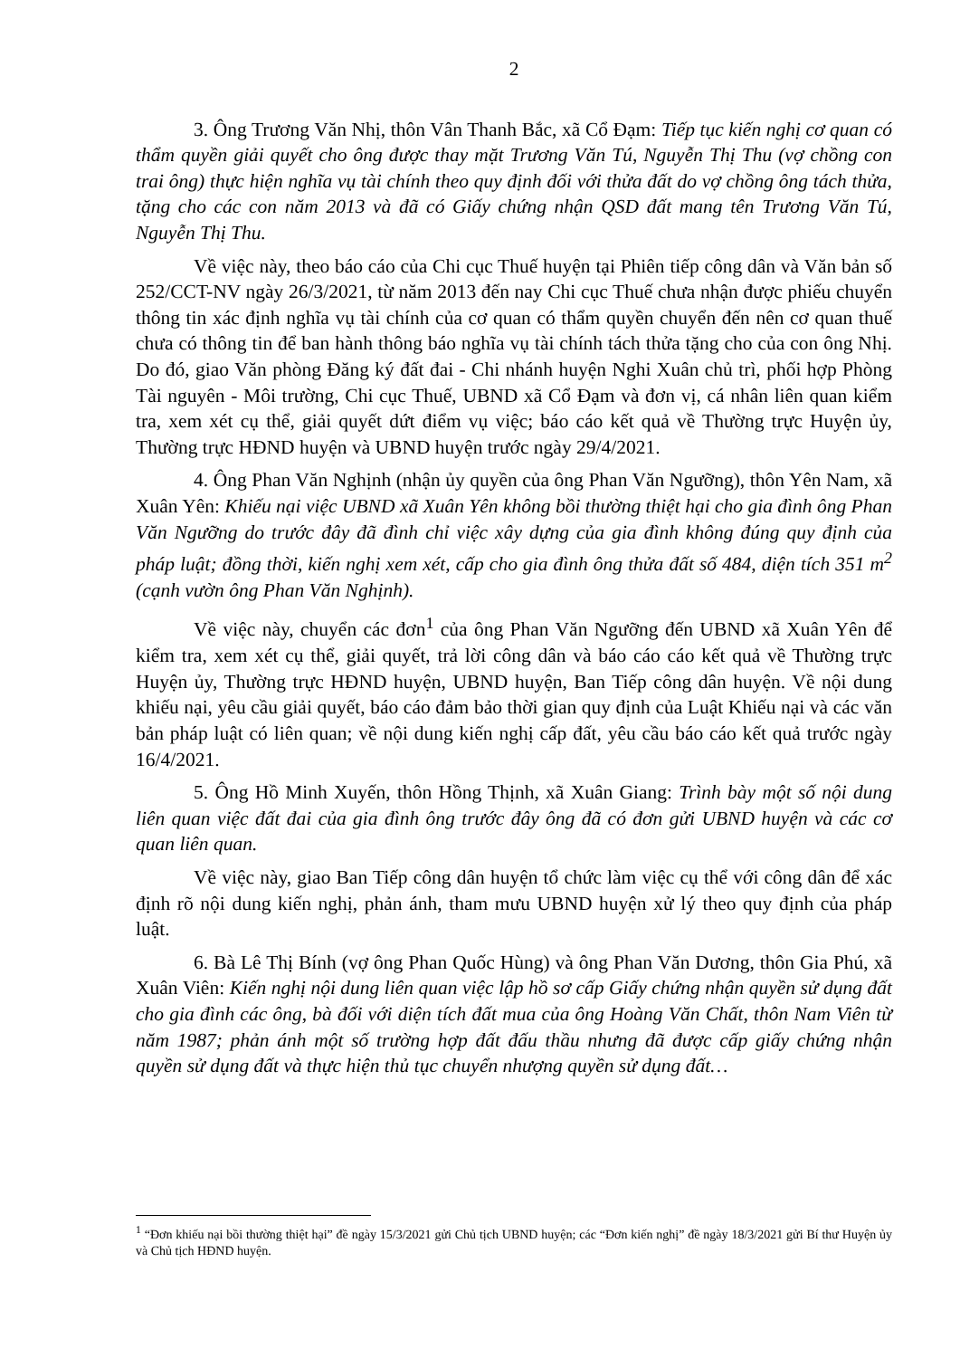2
3. Ông Trương Văn Nhị, thôn Vân Thanh Bắc, xã Cổ Đạm: Tiếp tục kiến nghị cơ quan có thẩm quyền giải quyết cho ông được thay mặt Trương Văn Tú, Nguyễn Thị Thu (vợ chồng con trai ông) thực hiện nghĩa vụ tài chính theo quy định đối với thửa đất do vợ chồng ông tách thửa, tặng cho các con năm 2013 và đã có Giấy chứng nhận QSD đất mang tên Trương Văn Tú, Nguyễn Thị Thu.
Về việc này, theo báo cáo của Chi cục Thuế huyện tại Phiên tiếp công dân và Văn bản số 252/CCT-NV ngày 26/3/2021, từ năm 2013 đến nay Chi cục Thuế chưa nhận được phiếu chuyển thông tin xác định nghĩa vụ tài chính của cơ quan có thẩm quyền chuyển đến nên cơ quan thuế chưa có thông tin để ban hành thông báo nghĩa vụ tài chính tách thửa tặng cho của con ông Nhị. Do đó, giao Văn phòng Đăng ký đất đai - Chi nhánh huyện Nghi Xuân chủ trì, phối hợp Phòng Tài nguyên - Môi trường, Chi cục Thuế, UBND xã Cổ Đạm và đơn vị, cá nhân liên quan kiểm tra, xem xét cụ thể, giải quyết dứt điểm vụ việc; báo cáo kết quả về Thường trực Huyện ủy, Thường trực HĐND huyện và UBND huyện trước ngày 29/4/2021.
4. Ông Phan Văn Nghịnh (nhận ủy quyền của ông Phan Văn Ngưỡng), thôn Yên Nam, xã Xuân Yên: Khiếu nại việc UBND xã Xuân Yên không bồi thường thiệt hại cho gia đình ông Phan Văn Ngưỡng do trước đây đã đình chỉ việc xây dựng của gia đình không đúng quy định của pháp luật; đồng thời, kiến nghị xem xét, cấp cho gia đình ông thửa đất số 484, diện tích 351 m<sup>2</sup> (cạnh vườn ông Phan Văn Nghịnh).
Về việc này, chuyển các đơn<sup>1</sup> của ông Phan Văn Ngưỡng đến UBND xã Xuân Yên để kiểm tra, xem xét cụ thể, giải quyết, trả lời công dân và báo cáo cáo kết quả về Thường trực Huyện ủy, Thường trực HĐND huyện, UBND huyện, Ban Tiếp công dân huyện. Về nội dung khiếu nại, yêu cầu giải quyết, báo cáo đảm bảo thời gian quy định của Luật Khiếu nại và các văn bản pháp luật có liên quan; về nội dung kiến nghị cấp đất, yêu cầu báo cáo kết quả trước ngày 16/4/2021.
5. Ông Hồ Minh Xuyến, thôn Hồng Thịnh, xã Xuân Giang: Trình bày một số nội dung liên quan việc đất đai của gia đình ông trước đây ông đã có đơn gửi UBND huyện và các cơ quan liên quan.
Về việc này, giao Ban Tiếp công dân huyện tổ chức làm việc cụ thể với công dân để xác định rõ nội dung kiến nghị, phản ánh, tham mưu UBND huyện xử lý theo quy định của pháp luật.
6. Bà Lê Thị Bính (vợ ông Phan Quốc Hùng) và ông Phan Văn Dương, thôn Gia Phú, xã Xuân Viên: Kiến nghị nội dung liên quan việc lập hồ sơ cấp Giấy chứng nhận quyền sử dụng đất cho gia đình các ông, bà đối với diện tích đất mua của ông Hoàng Văn Chất, thôn Nam Viên từ năm 1987; phản ánh một số trường hợp đất đấu thầu nhưng đã được cấp giấy chứng nhận quyền sử dụng đất và thực hiện thủ tục chuyển nhượng quyền sử dụng đất…
<sup>1</sup> “Đơn khiếu nại bồi thường thiệt hại” đề ngày 15/3/2021 gửi Chủ tịch UBND huyện; các “Đơn kiến nghị” đề ngày 18/3/2021 gửi Bí thư Huyện ủy và Chủ tịch HĐND huyện.